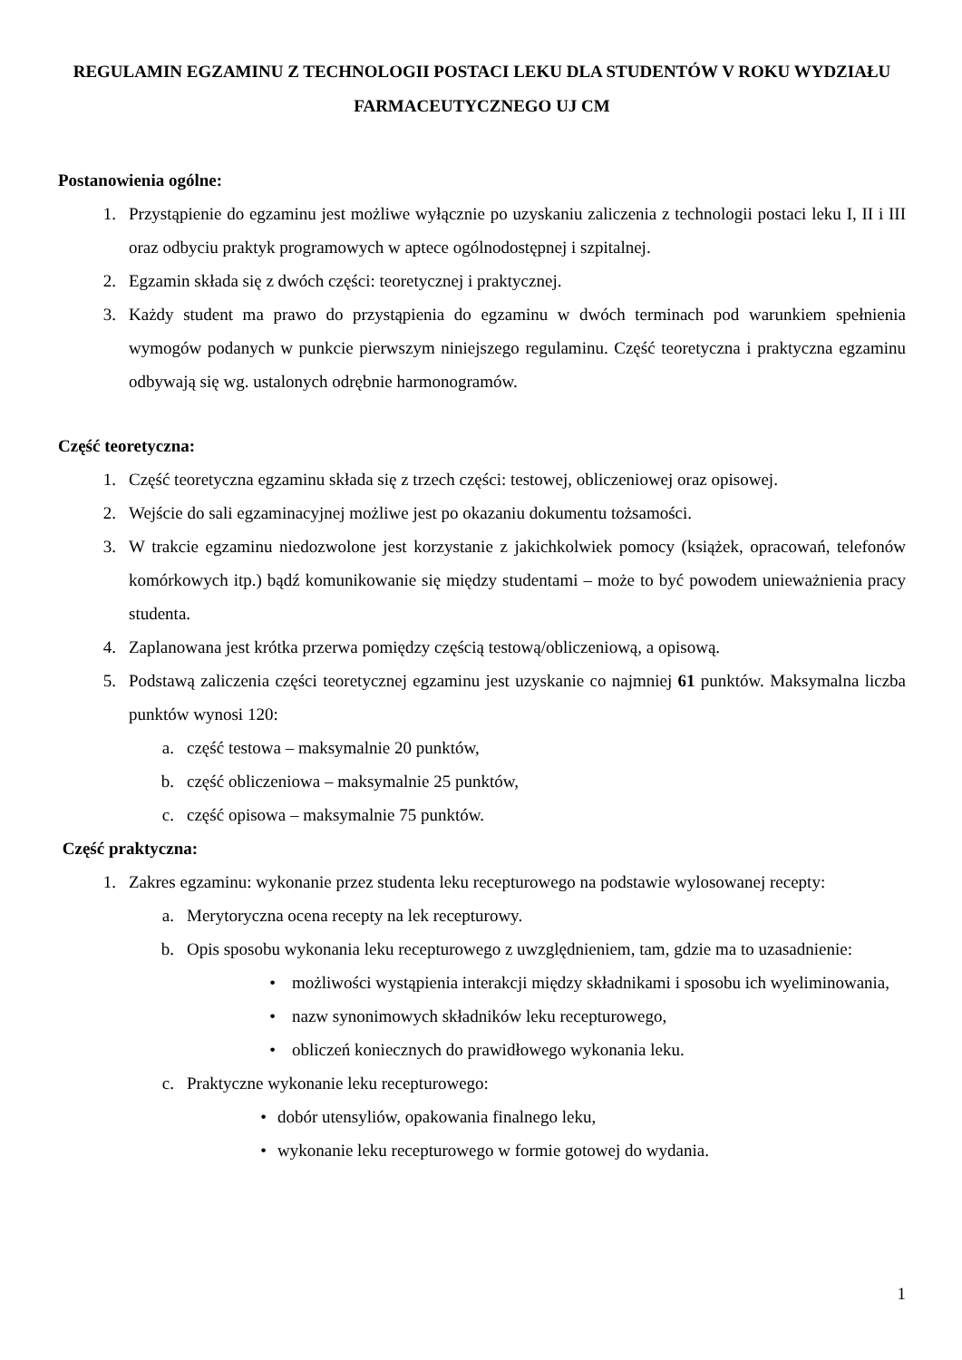REGULAMIN EGZAMINU Z TECHNOLOGII POSTACI LEKU DLA STUDENTÓW V ROKU WYDZIAŁU FARMACEUTYCZNEGO UJ CM
Postanowienia ogólne:
1. Przystąpienie do egzaminu jest możliwe wyłącznie po uzyskaniu zaliczenia z technologii postaci leku I, II i III oraz odbyciu praktyk programowych w aptece ogólnodostępnej i szpitalnej.
2. Egzamin składa się z dwóch części: teoretycznej i praktycznej.
3. Każdy student ma prawo do przystąpienia do egzaminu w dwóch terminach pod warunkiem spełnienia wymogów podanych w punkcie pierwszym niniejszego regulaminu. Część teoretyczna i praktyczna egzaminu odbywają się wg. ustalonych odrębnie harmonogramów.
Część teoretyczna:
1. Część teoretyczna egzaminu składa się z trzech części: testowej, obliczeniowej oraz opisowej.
2. Wejście do sali egzaminacyjnej możliwe jest po okazaniu dokumentu tożsamości.
3. W trakcie egzaminu niedozwolone jest korzystanie z jakichkolwiek pomocy (książek, opracowań, telefonów komórkowych itp.) bądź komunikowanie się między studentami – może to być powodem unieważnienia pracy studenta.
4. Zaplanowana jest krótka przerwa pomiędzy częścią testową/obliczeniową, a opisową.
5. Podstawą zaliczenia części teoretycznej egzaminu jest uzyskanie co najmniej 61 punktów. Maksymalna liczba punktów wynosi 120:
a. część testowa – maksymalnie 20 punktów,
b. część obliczeniowa – maksymalnie 25 punktów,
c. część opisowa – maksymalnie 75 punktów.
Część praktyczna:
1. Zakres egzaminu: wykonanie przez studenta leku recepturowego na podstawie wylosowanej recepty:
a. Merytoryczna ocena recepty na lek recepturowy.
b. Opis sposobu wykonania leku recepturowego z uwzględnieniem, tam, gdzie ma to uzasadnienie:
• możliwości wystąpienia interakcji między składnikami i sposobu ich wyeliminowania,
• nazw synonimowych składników leku recepturowego,
• obliczeń koniecznych do prawidłowego wykonania leku.
c. Praktyczne wykonanie leku recepturowego:
• dobór utensyliów, opakowania finalnego leku,
• wykonanie leku recepturowego w formie gotowej do wydania.
1